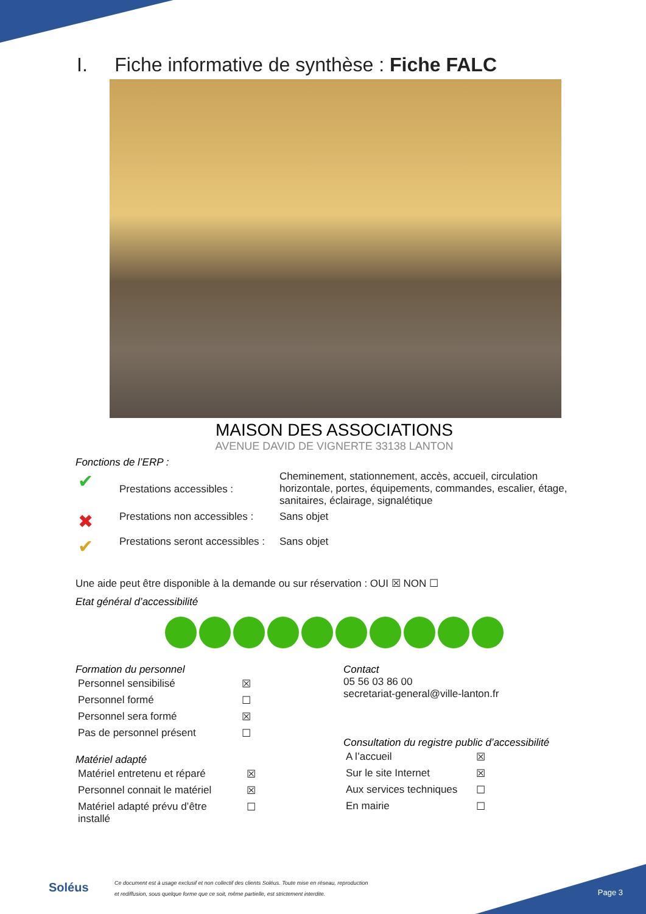I. Fiche informative de synthèse : Fiche FALC
MAISON DES ASSOCIATIONS
AVENUE DAVID DE VIGNERTE 33138 LANTON
Fonctions de l’ERP :
| ✔ | Prestations accessibles : | Cheminement, stationnement, accès, accueil, circulation horizontale, portes, équipements, commandes, escalier, étage, sanitaires, éclairage, signalétique |
| ✖ | Prestations non accessibles : | Sans objet |
| ✔ | Prestations seront accessibles : | Sans objet |
Une aide peut être disponible à la demande ou sur réservation : OUI ☒ NON ☐
Etat général d’accessibilité
Formation du personnel
| Personnel sensibilisé | ☒ |
| Personnel formé | ☐ |
| Personnel sera formé | ☒ |
| Pas de personnel présent | ☐ |
Matériel adapté
| Matériel entretenu et réparé | ☒ |
| Personnel connait le matériel | ☒ |
| Matériel adapté prévu d’être installé | ☐ |
Contact
05 56 03 86 00
secretariat-general@ville-lanton.fr
Consultation du registre public d’accessibilité
| A l’accueil | ☒ |
| Sur le site Internet | ☒ |
| Aux services techniques | ☐ |
| En mairie | ☐ |
Soléus
Ce document est à usage exclusif et non collectif des clients Soléus. Toute mise en réseau, reproduction
et rediffusion, sous quelque forme que ce soit, même partielle, est strictement interdite.
Page 3